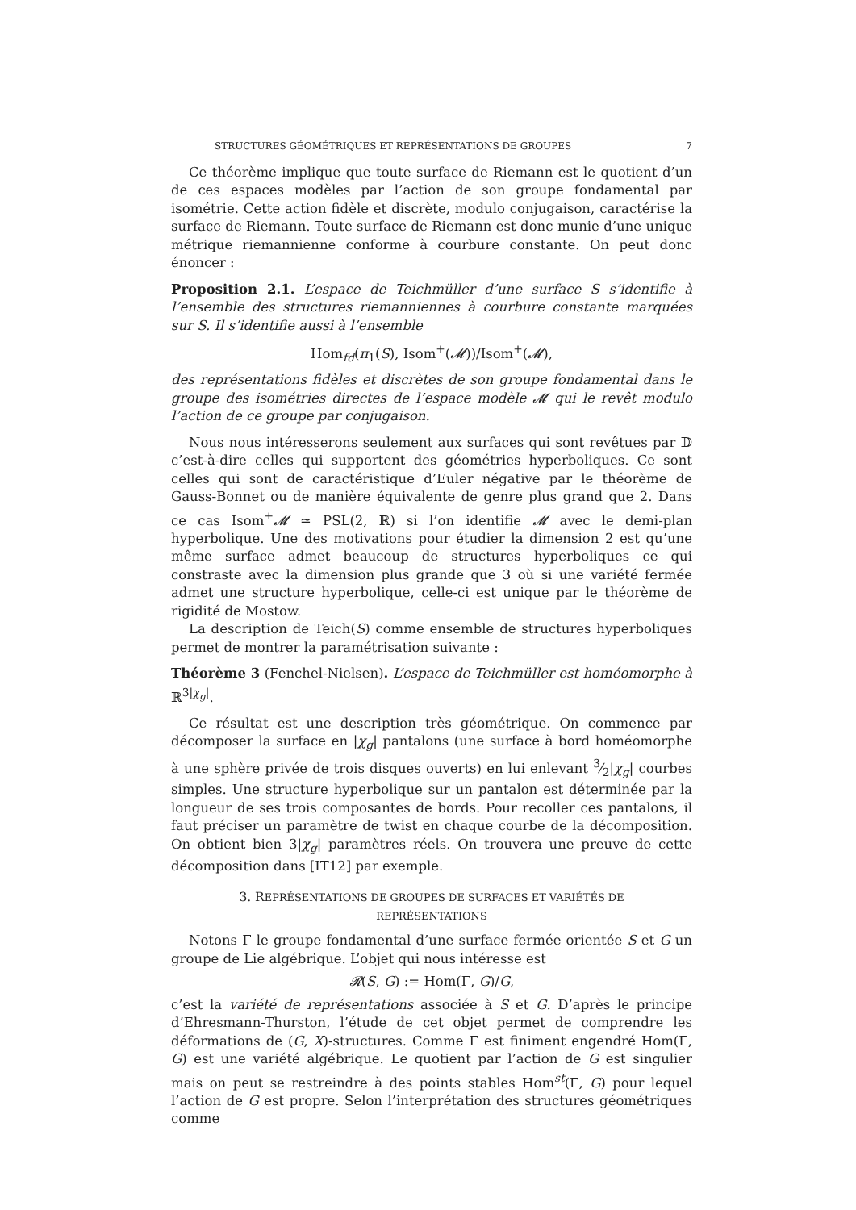STRUCTURES GÉOMÉTRIQUES ET REPRÉSENTATIONS DE GROUPES 7
Ce théorème implique que toute surface de Riemann est le quotient d’un de ces espaces modèles par l’action de son groupe fondamental par isométrie. Cette action fidèle et discrète, modulo conjugaison, caractérise la surface de Riemann. Toute surface de Riemann est donc munie d’une unique métrique riemannienne conforme à courbure constante. On peut donc énoncer :
Proposition 2.1. L’espace de Teichmüller d’une surface S s’identifie à l’ensemble des structures riemanniennes à courbure constante marquées sur S. Il s’identifie aussi à l’ensemble
Hom<sub>fd</sub>(π<sub>1</sub>(S), Isom<sup>+</sup>(𝓜))/Isom<sup>+</sup>(𝓜),
des représentations fidèles et discrètes de son groupe fondamental dans le groupe des isométries directes de l’espace modèle 𝓜 qui le revêt modulo l’action de ce groupe par conjugaison.
Nous nous intéresserons seulement aux surfaces qui sont revêtues par 𝔻 c’est-à-dire celles qui supportent des géométries hyperboliques. Ce sont celles qui sont de caractéristique d’Euler négative par le théorème de Gauss-Bonnet ou de manière équivalente de genre plus grand que 2. Dans ce cas Isom<sup>+</sup>𝓜 ≃ PSL(2, ℝ) si l’on identifie 𝓜 avec le demi-plan hyperbolique. Une des motivations pour étudier la dimension 2 est qu’une même surface admet beaucoup de structures hyperboliques ce qui constraste avec la dimension plus grande que 3 où si une variété fermée admet une structure hyperbolique, celle-ci est unique par le théorème de rigidité de Mostow.
La description de Teich(S) comme ensemble de structures hyperboliques permet de montrer la paramétrisation suivante :
Théorème 3 (Fenchel-Nielsen). L’espace de Teichmüller est homéomorphe à ℝ<sup>3|χ<sub>g</sub>|</sup>.
Ce résultat est une description très géométrique. On commence par décomposer la surface en |χ<sub>g</sub>| pantalons (une surface à bord homéomorphe à une sphère privée de trois disques ouverts) en lui enlevant 3⁄2|χ<sub>g</sub>| courbes simples. Une structure hyperbolique sur un pantalon est déterminée par la longueur de ses trois composantes de bords. Pour recoller ces pantalons, il faut préciser un paramètre de twist en chaque courbe de la décomposition. On obtient bien 3|χ<sub>g</sub>| paramètres réels. On trouvera une preuve de cette décomposition dans [IT12] par exemple.
3. REPRÉSENTATIONS DE GROUPES DE SURFACES ET VARIÉTÉS DE REPRÉSENTATIONS
Notons Γ le groupe fondamental d’une surface fermée orientée S et G un groupe de Lie algébrique. L’objet qui nous intéresse est
𝓡(S, G) := Hom(Γ, G)/G,
c’est la variété de représentations associée à S et G. D’après le principe d’Ehresmann-Thurston, l’étude de cet objet permet de comprendre les déformations de (G, X)-structures. Comme Γ est finiment engendré Hom(Γ, G) est une variété algébrique. Le quotient par l’action de G est singulier mais on peut se restreindre à des points stables Hom<sup>st</sup>(Γ, G) pour lequel l’action de G est propre. Selon l’interprétation des structures géométriques comme